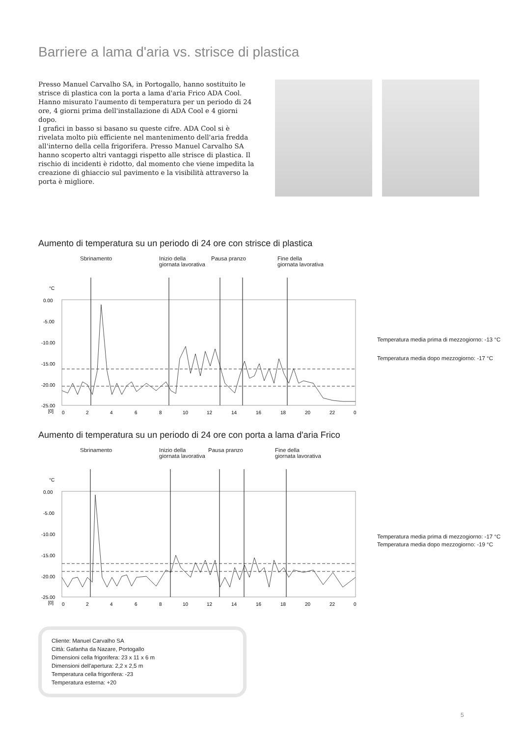Barriere a lama d'aria vs. strisce di plastica
Presso Manuel Carvalho SA, in Portogallo, hanno sostituito le strisce di plastica con la porta a lama d'aria Frico ADA Cool. Hanno misurato l'aumento di temperatura per un periodo di 24 ore, 4 giorni prima dell'installazione di ADA Cool e 4 giorni dopo.
I grafici in basso si basano su queste cifre. ADA Cool si è rivelata molto più efficiente nel mantenimento dell'aria fredda all'interno della cella frigorifera. Presso Manuel Carvalho SA hanno scoperto altri vantaggi rispetto alle strisce di plastica. Il rischio di incidenti è ridotto, dal momento che viene impedita la creazione di ghiaccio sul pavimento e la visibilità attraverso la porta è migliore.
Aumento di temperatura su un periodo di 24 ore con strisce di plastica
Sbrinamento Inizio della
giornata lavorativa
Pausa pranzo Fine della
giornata lavorativa
°C
0.00
-5.00
-10.00
-15.00
-20.00
-25.00
[0]
0
2
4
6
8
10
12
14
16
18
20
22
0
Temperatura media prima di mezzogiorno: -13 °C
Temperatura media dopo mezzogiorno: -17 °C
Aumento di temperatura su un periodo di 24 ore con porta a lama d'aria Frico
Sbrinamento Inizio della
giornata lavorativa
Pausa pranzo Fine della
giornata lavorativa
°C
0.00
-5.00
-10.00
-15.00
-20.00
-25.00
[0]
0
2
4
6
8
10
12
14
16
18
20
22
0
Temperatura media prima di mezzogiorno: -17 °C
Temperatura media dopo mezzogiorno: -19 °C
Cliente: Manuel Carvalho SA
Città: Gafanha da Nazare, Portogallo
Dimensioni cella frigorifera: 23 x 11 x 6 m
Dimensioni dell'apertura: 2,2 x 2,5 m
Temperatura cella frigorifera: -23
Temperatura esterna: +20
5